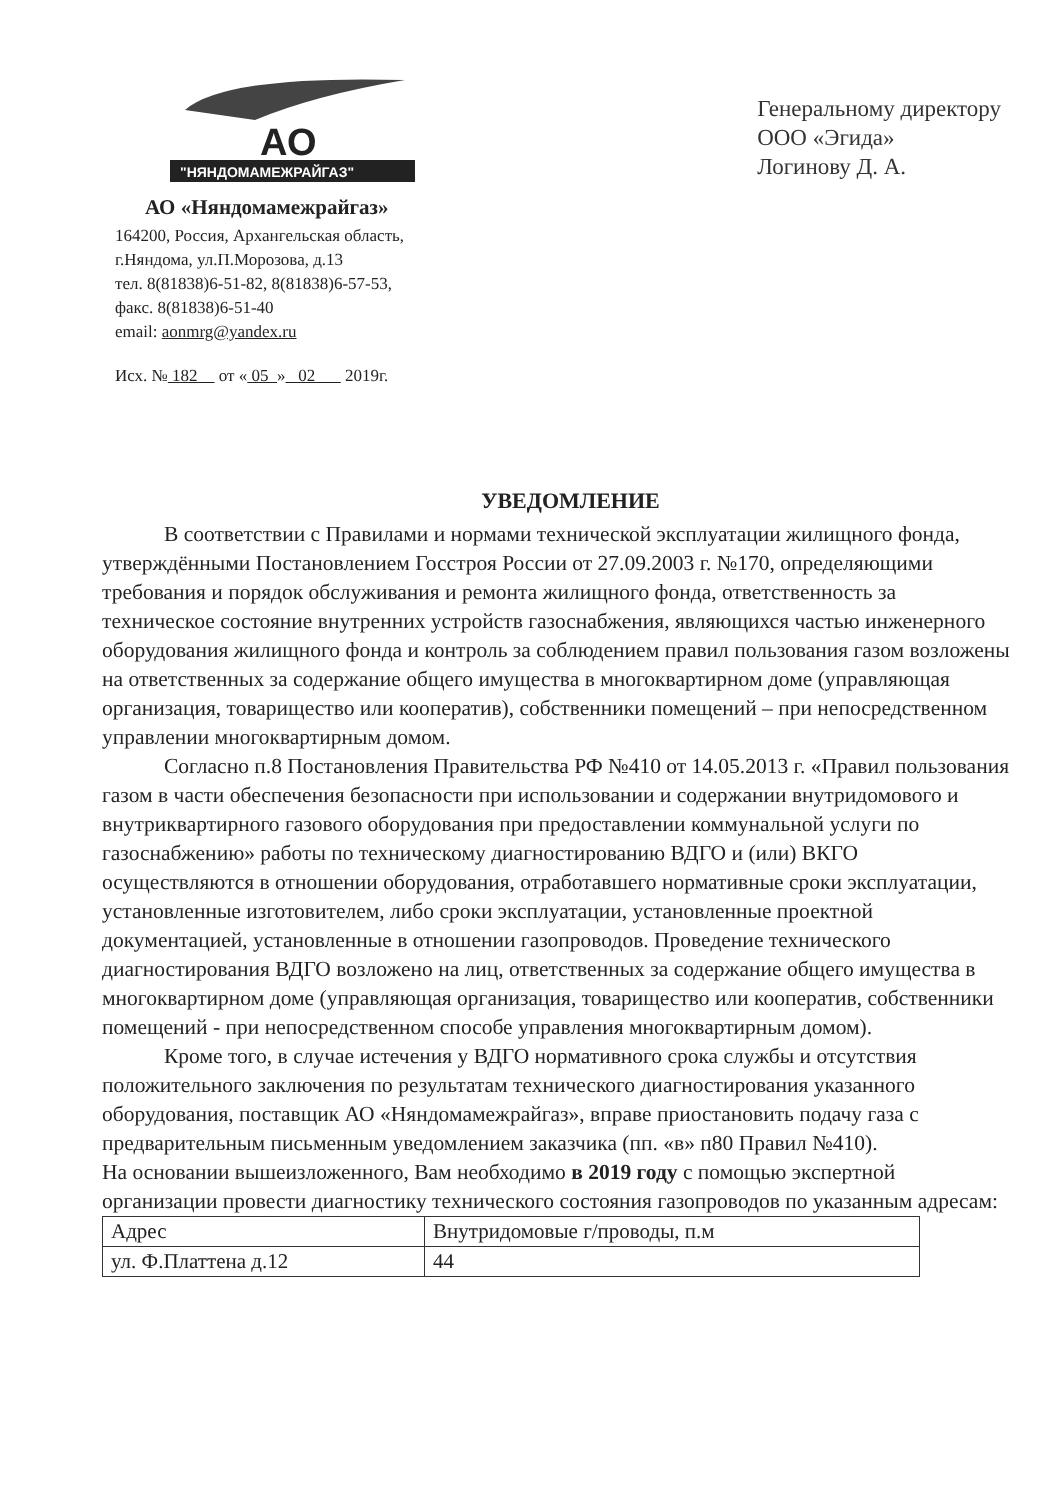АО
"НЯНДОМАМЕЖРАЙГАЗ"
АО «Няндомамежрайгаз»
164200, Россия, Архангельская область,
г.Няндома, ул.П.Морозова, д.13
тел. 8(81838)6-51-82, 8(81838)6-57-53,
факс. 8(81838)6-51-40
email: aonmrg@yandex.ru
Исх. № 182 от « 05 » 02 2019г.
Генеральному директору
ООО «Эгида»
Логинову Д. А.
УВЕДОМЛЕНИЕ
В соответствии с Правилами и нормами технической эксплуатации жилищного фонда, утверждёнными Постановлением Госстроя России от 27.09.2003 г. №170, определяющими требования и порядок обслуживания и ремонта жилищного фонда, ответственность за техническое состояние внутренних устройств газоснабжения, являющихся частью инженерного оборудования жилищного фонда и контроль за соблюдением правил пользования газом возложены на ответственных за содержание общего имущества в многоквартирном доме (управляющая организация, товарищество или кооператив), собственники помещений – при непосредственном управлении многоквартирным домом.
Согласно п.8 Постановления Правительства РФ №410 от 14.05.2013 г. «Правил пользования газом в части обеспечения безопасности при использовании и содержании внутридомового и внутриквартирного газового оборудования при предоставлении коммунальной услуги по газоснабжению» работы по техническому диагностированию ВДГО и (или) ВКГО осуществляются в отношении оборудования, отработавшего нормативные сроки эксплуатации, установленные изготовителем, либо сроки эксплуатации, установленные проектной документацией, установленные в отношении газопроводов. Проведение технического диагностирования ВДГО возложено на лиц, ответственных за содержание общего имущества в многоквартирном доме (управляющая организация, товарищество или кооператив, собственники помещений - при непосредственном способе управления многоквартирным домом).
Кроме того, в случае истечения у ВДГО нормативного срока службы и отсутствия положительного заключения по результатам технического диагностирования указанного оборудования, поставщик АО «Няндомамежрайгаз», вправе приостановить подачу газа с предварительным письменным уведомлением заказчика (пп. «в» п80 Правил №410).
На основании вышеизложенного, Вам необходимо в 2019 году с помощью экспертной организации провести диагностику технического состояния газопроводов по указанным адресам:
| Адрес | Внутридомовые г/проводы, п.м |
| ул. Ф.Платтена д.12 | 44 |